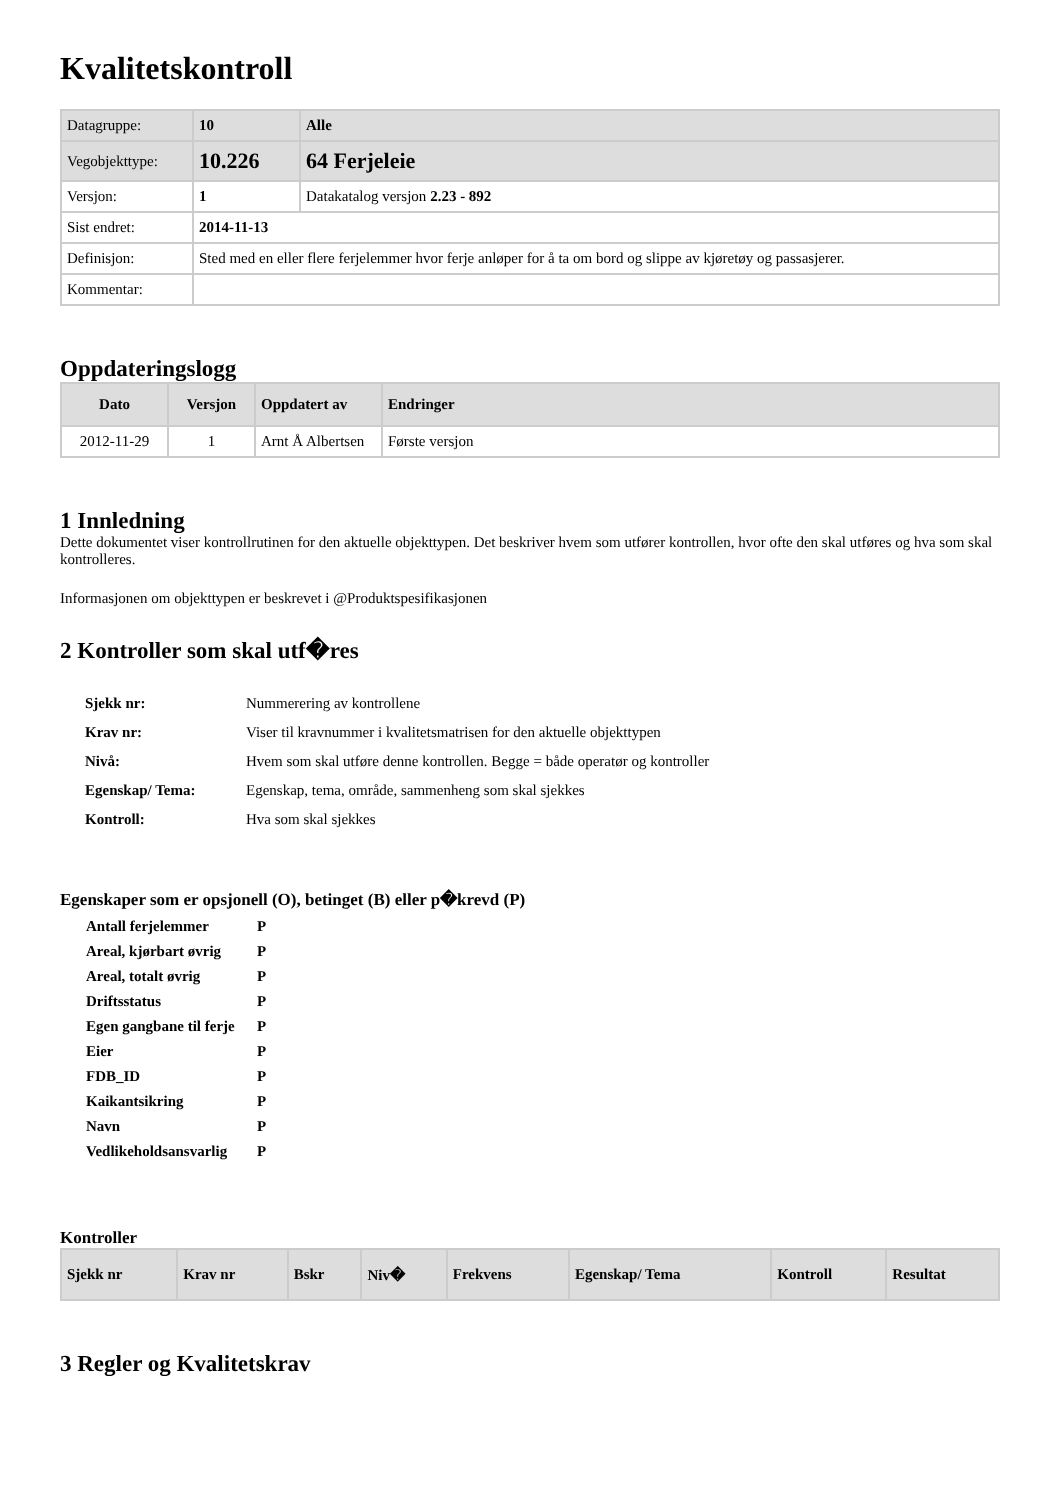Kvalitetskontroll
| Datagruppe: | 10 | Alle |
| Vegobjekttype: | 10.226 | 64 Ferjeleie |
| Versjon: | 1 | Datakatalog versjon 2.23 - 892 |
| Sist endret: | 2014-11-13 | |
| Definisjon: | Sted med en eller flere ferjelemmer hvor ferje anløper for å ta om bord og slippe av kjøretøy og passasjerer. | |
| Kommentar: | | |
Oppdateringslogg
| Dato | Versjon | Oppdatert av | Endringer |
| --- | --- | --- | --- |
| 2012-11-29 | 1 | Arnt Å Albertsen | Første versjon |
1 Innledning
Dette dokumentet viser kontrollrutinen for den aktuelle objekttypen. Det beskriver hvem som utfører kontrollen, hvor ofte den skal utføres og hva som skal kontrolleres.
Informasjonen om objekttypen er beskrevet i @Produktspesifikasjonen
2 Kontroller som skal utf�res
| Sjekk nr: | Nummerering av kontrollene |
| Krav nr: | Viser til kravnummer i kvalitetsmatrisen for den aktuelle objekttypen |
| Nivå: | Hvem som skal utføre denne kontrollen. Begge = både operatør og kontroller |
| Egenskap/ Tema: | Egenskap, tema, område, sammenheng som skal sjekkes |
| Kontroll: | Hva som skal sjekkes |
Egenskaper som er opsjonell (O), betinget (B) eller p�krevd (P)
| Antall ferjelemmer | P |
| Areal, kjørbart øvrig | P |
| Areal, totalt øvrig | P |
| Driftsstatus | P |
| Egen gangbane til ferje | P |
| Eier | P |
| FDB_ID | P |
| Kaikantsikring | P |
| Navn | P |
| Vedlikeholdsansvarlig | P |
Kontroller
| Sjekk nr | Krav nr | Bskr | Niv� | Frekvens | Egenskap/ Tema | Kontroll | Resultat |
| --- | --- | --- | --- | --- | --- | --- | --- |
3 Regler og Kvalitetskrav